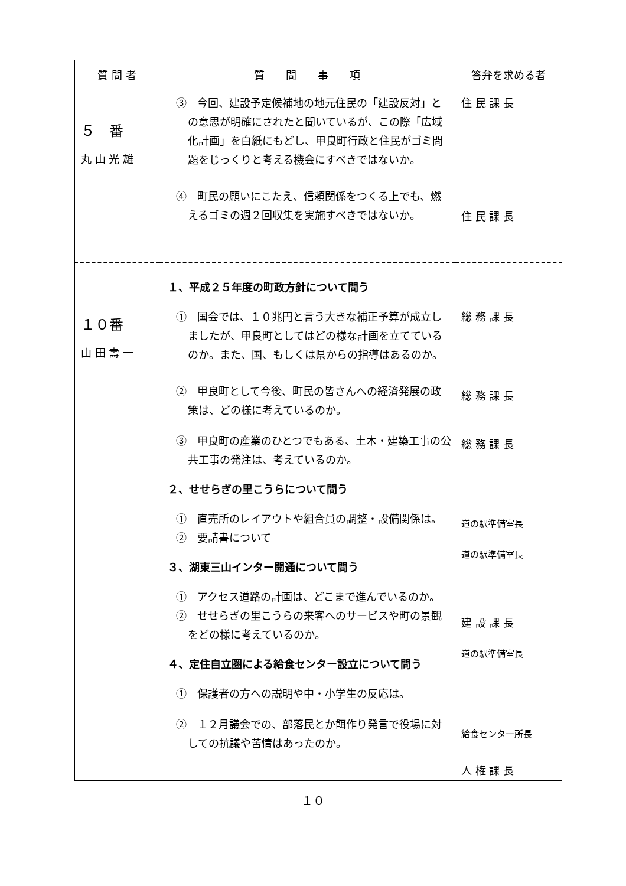| 質 問 者 | 質 問 事 項 | 答弁を求める者 |
| --- | --- | --- |
| ５ 番 丸 山 光 雄 | ③ 今回、建設予定候補地の地元住民の「建設反対」との意思が明確にされたと聞いているが、この際「広域化計画」を白紙にもどし、甲良町行政と住民がゴミ問題をじっくりと考える機会にすべきではないか。 ④ 町民の願いにこたえ、信頼関係をつくる上でも、燃えるゴミの週２回収集を実施すべきではないか。 | 住 民 課 長 住 民 課 長 |
| １０番 山 田 壽 一 | １、平成２５年度の町政方針について問う ① 国会では、１０兆円と言う大きな補正予算が成立しましたが、甲良町としてはどの様な計画を立てているのか。また、国、もしくは県からの指導はあるのか。 ② 甲良町として今後、町民の皆さんへの経済発展の政策は、どの様に考えているのか。 ③ 甲良町の産業のひとつでもある、土木・建築工事の公共工事の発注は、考えているのか。 ２、せせらぎの里こうらについて問う ① 直売所のレイアウトや組合員の調整・設備関係は。 ② 要請書について ３、湖東三山インター開通について問う ① アクセス道路の計画は、どこまで進んでいるのか。 ② せせらぎの里こうらの来客へのサービスや町の景観をどの様に考えているのか。 ４、定住自立圏による給食センター設立について問う ① 保護者の方への説明や中・小学生の反応は。 ② １２月議会での、部落民とか餌作り発言で役場に対しての抗議や苦情はあったのか。 | 総 務 課 長 総 務 課 長 総 務 課 長 道の駅準備室長 道の駅準備室長 建 設 課 長 道の駅準備室長 給食センター所長 人 権 課 長 |
１０